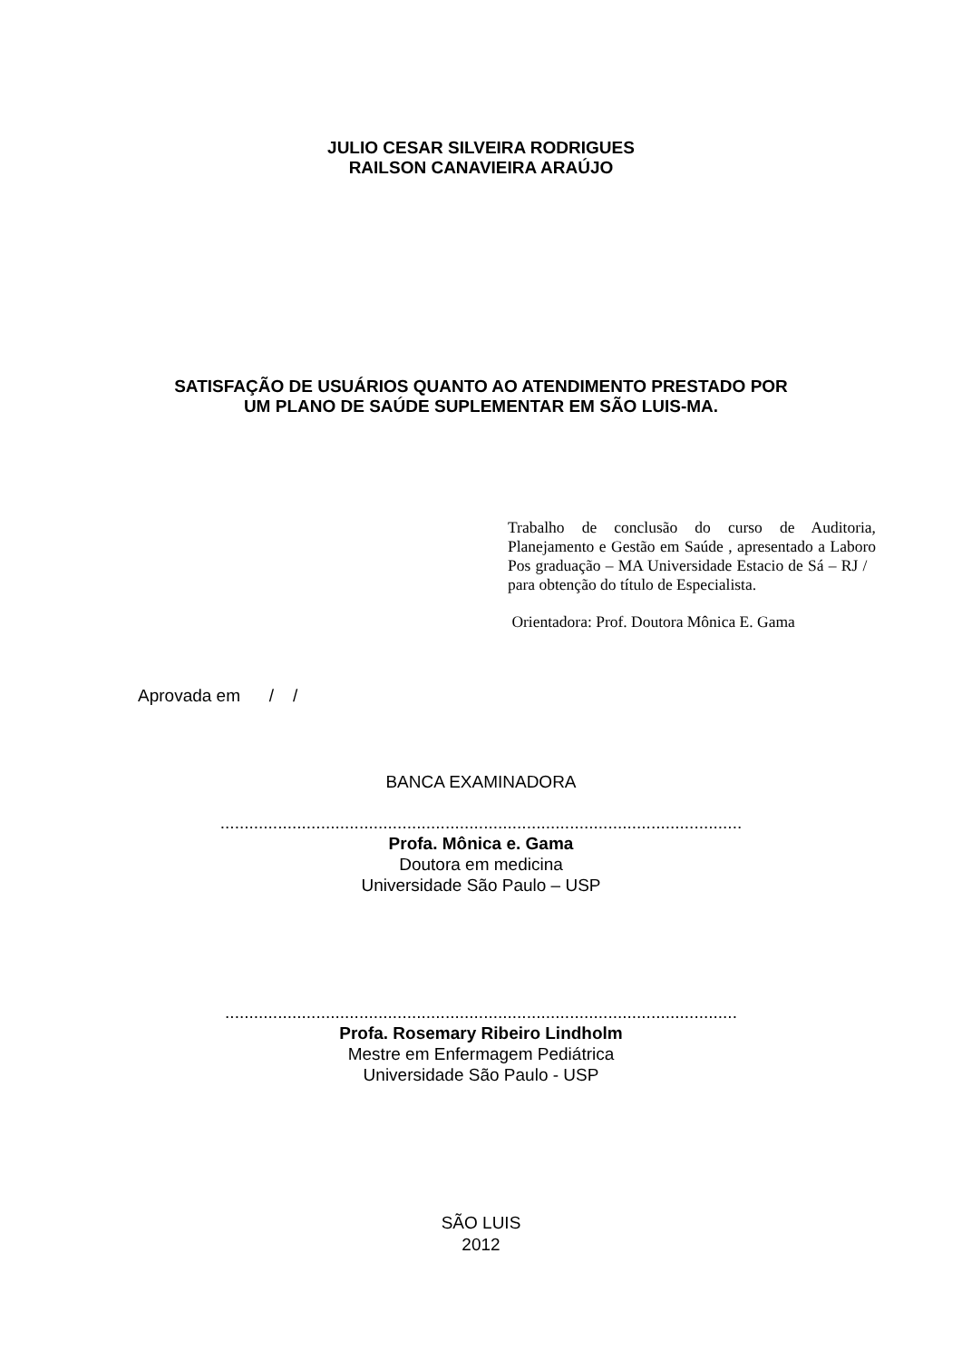JULIO CESAR SILVEIRA RODRIGUES
RAILSON CANAVIEIRA ARAÚJO
SATISFAÇÃO DE USUÁRIOS QUANTO AO ATENDIMENTO PRESTADO POR
UM PLANO DE SAÚDE SUPLEMENTAR EM SÃO LUIS-MA.
Trabalho de conclusão do curso de Auditoria, Planejamento e Gestão em Saúde , apresentado a Laboro Pos graduação – MA Universidade Estacio de Sá – RJ / para obtenção do título de Especialista.
Orientadora: Prof. Doutora Mônica E. Gama
Aprovada em / /
BANCA EXAMINADORA
.............................................................................................................
Profa. Mônica e. Gama
Doutora em medicina
Universidade São Paulo – USP
...........................................................................................................
Profa. Rosemary Ribeiro Lindholm
Mestre em Enfermagem Pediátrica
Universidade São Paulo - USP
SÃO LUIS
2012